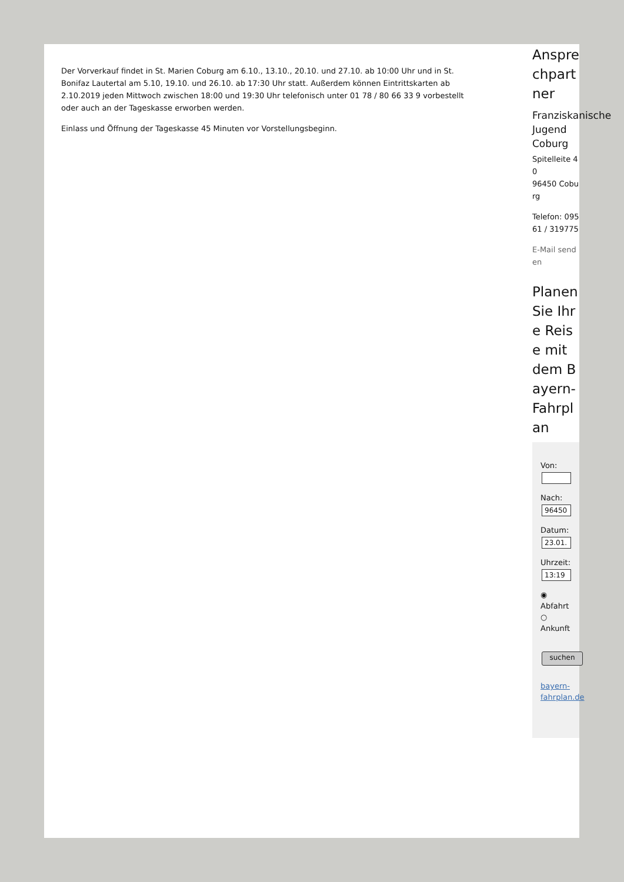Der Vorverkauf findet in St. Marien Coburg am 6.10., 13.10., 20.10. und 27.10. ab 10:00 Uhr und in St. Bonifaz Lautertal am 5.10, 19.10. und 26.10. ab 17:30 Uhr statt. Außerdem können Eintrittskarten ab 2.10.2019 jeden Mittwoch zwischen 18:00 und 19:30 Uhr telefonisch unter 01 78 / 80 66 33 9 vorbestellt oder auch an der Tageskasse erworben werden.
Einlass und Öffnung der Tageskasse 45 Minuten vor Vorstellungsbeginn.
Ansprechpartner
Franziskanische Jugend Coburg
Spitelleite 40
96450 Coburg
Telefon: 09561 / 319775
E-Mail senden
Planen Sie Ihre Reise mit dem Bayern-Fahrplan
Von:
Nach:
96450
Datum:
23.01.
Uhrzeit:
13:19
◉
Abfahrt
○
Ankunft
suchen
bayern-fahrplan.de